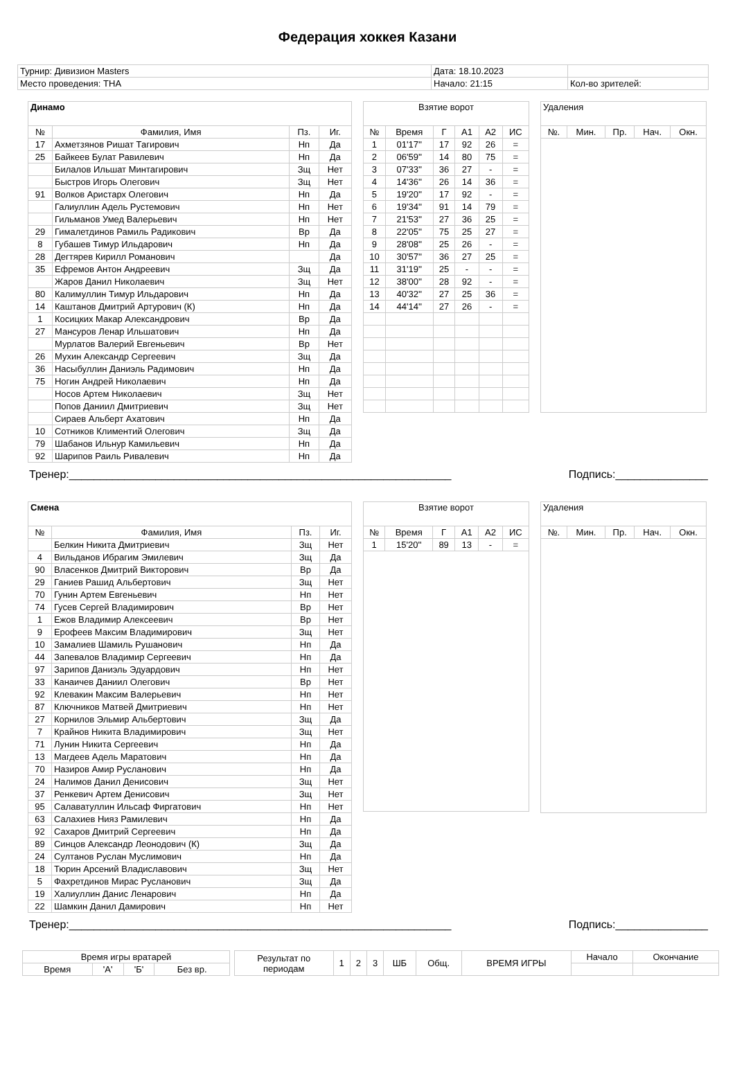Федерация хоккея Казани
| Турнир: Дивизион Masters | Дата: 18.10.2023 | |
| Место проведения: ТНА | Начало: 21:15 | Кол-во зрителей: |
| Динамо | | | |
| --- | --- | --- | --- |
| № | Фамилия, Имя | Пз. | Иг. |
| 17 | Ахметзянов Ришат Тагирович | Нп | Да |
| 25 | Байкеев Булат Равилевич | Нп | Да |
| | Билалов Ильшат Минтагирович | Зщ | Нет |
| | Быстров Игорь Олегович | Зщ | Нет |
| 91 | Волков Аристарх Олегович | Нп | Да |
| | Галиуллин Адель Рустемович | Нп | Нет |
| | Гильманов Умед Валерьевич | Нп | Нет |
| 29 | Гималетдинов Рамиль Радикович | Вр | Да |
| 8 | Губашев Тимур Ильдарович | Нп | Да |
| 28 | Дегтярев Кирилл Романович | | Да |
| 35 | Ефремов Антон Андреевич | Зщ | Да |
| | Жаров Данил Николаевич | Зщ | Нет |
| 80 | Калимуллин Тимур Ильдарович | Нп | Да |
| 14 | Каштанов Дмитрий Артурович (К) | Нп | Да |
| 1 | Косицких Макар Александрович | Вр | Да |
| 27 | Мансуров Ленар Ильшатович | Нп | Да |
| | Мурлатов Валерий Евгеньевич | Вр | Нет |
| 26 | Мухин Александр Сергеевич | Зщ | Да |
| 36 | Насыбуллин Даниэль Радимович | Нп | Да |
| 75 | Ногин Андрей Николаевич | Нп | Да |
| | Носов Артем Николаевич | Зщ | Нет |
| | Попов Даниил Дмитриевич | Зщ | Нет |
| | Сираев Альберт Ахатович | Нп | Да |
| 10 | Сотников Климентий Олегович | Зщ | Да |
| 79 | Шабанов Ильнур Камильевич | Нп | Да |
| 92 | Шарипов Раиль Ривалевич | Нп | Да |
| Взятие ворот | | | | | |
| --- | --- | --- | --- | --- | --- |
| № | Время | Г | А1 | А2 | ИС |
| 1 | 01'17'' | 17 | 92 | 26 | = |
| 2 | 06'59'' | 14 | 80 | 75 | = |
| 3 | 07'33'' | 36 | 27 | - | = |
| 4 | 14'36'' | 26 | 14 | 36 | = |
| 5 | 19'20'' | 17 | 92 | - | = |
| 6 | 19'34'' | 91 | 14 | 79 | = |
| 7 | 21'53'' | 27 | 36 | 25 | = |
| 8 | 22'05'' | 75 | 25 | 27 | = |
| 9 | 28'08'' | 25 | 26 | - | = |
| 10 | 30'57'' | 36 | 27 | 25 | = |
| 11 | 31'19'' | 25 | - | - | = |
| 12 | 38'00'' | 28 | 92 | - | = |
| 13 | 40'32'' | 27 | 25 | 36 | = |
| 14 | 44'14'' | 27 | 26 | - | = |
| Удаления | | | | |
| --- | --- | --- | --- | --- |
| №. | Мин. | Пр. | Нач. | Окн. |
Тренер:______________________________________________________________ Подпись:_______________
| Смена | | | |
| --- | --- | --- | --- |
| № | Фамилия, Имя | Пз. | Иг. |
| | Белкин Никита Дмитриевич | Зщ | Нет |
| 4 | Вильданов Ибрагим Эмилевич | Зщ | Да |
| 90 | Власенков Дмитрий Викторович | Вр | Да |
| 29 | Ганиев Рашид Альбертович | Зщ | Нет |
| 70 | Гунин Артем Евгеньевич | Нп | Нет |
| 74 | Гусев Сергей Владимирович | Вр | Нет |
| 1 | Ежов Владимир Алексеевич | Вр | Нет |
| 9 | Ерофеев Максим Владимирович | Зщ | Нет |
| 10 | Замалиев Шамиль Рушанович | Нп | Да |
| 44 | Запевалов Владимир Сергеевич | Нп | Да |
| 97 | Зарипов Даниэль Эдуардович | Нп | Нет |
| 33 | Канаичев Даниил Олегович | Вр | Нет |
| 92 | Клевакин Максим Валерьевич | Нп | Нет |
| 87 | Ключников Матвей Дмитриевич | Нп | Нет |
| 27 | Корнилов Эльмир Альбертович | Зщ | Да |
| 7 | Крайнов Никита Владимирович | Зщ | Нет |
| 71 | Лунин Никита Сергеевич | Нп | Да |
| 13 | Магдеев Адель Маратович | Нп | Да |
| 70 | Назиров Амир Русланович | Нп | Да |
| 24 | Налимов Данил Денисович | Зщ | Нет |
| 37 | Ренкевич Артем Денисович | Зщ | Нет |
| 95 | Салаватуллин Ильсаф Фиргатович | Нп | Нет |
| 63 | Салахиев Нияз Рамилевич | Нп | Да |
| 92 | Сахаров Дмитрий Сергеевич | Нп | Да |
| 89 | Синцов Александр Леонодович (К) | Зщ | Да |
| 24 | Султанов Руслан Муслимович | Нп | Да |
| 18 | Тюрин Арсений Владиславович | Зщ | Нет |
| 5 | Фахретдинов Мирас Русланович | Зщ | Да |
| 19 | Халиуллин Данис Ленарович | Нп | Да |
| 22 | Шамкин Данил Дамирович | Нп | Нет |
| Взятие ворот | | | | | |
| --- | --- | --- | --- | --- | --- |
| № | Время | Г | А1 | А2 | ИС |
| 1 | 15'20'' | 89 | 13 | - | = |
| Удаления | | | | |
| --- | --- | --- | --- | --- |
| №. | Мин. | Пр. | Нач. | Окн. |
Тренер:______________________________________________________________ Подпись:_______________
| Время игры вратарей | | | |
| Время | 'А' | 'Б' | Без вр. |
| Результат по периодам | 1 | 2 | 3 | ШБ | Общ. | ВРЕМЯ ИГРЫ | Начало | Окончание |